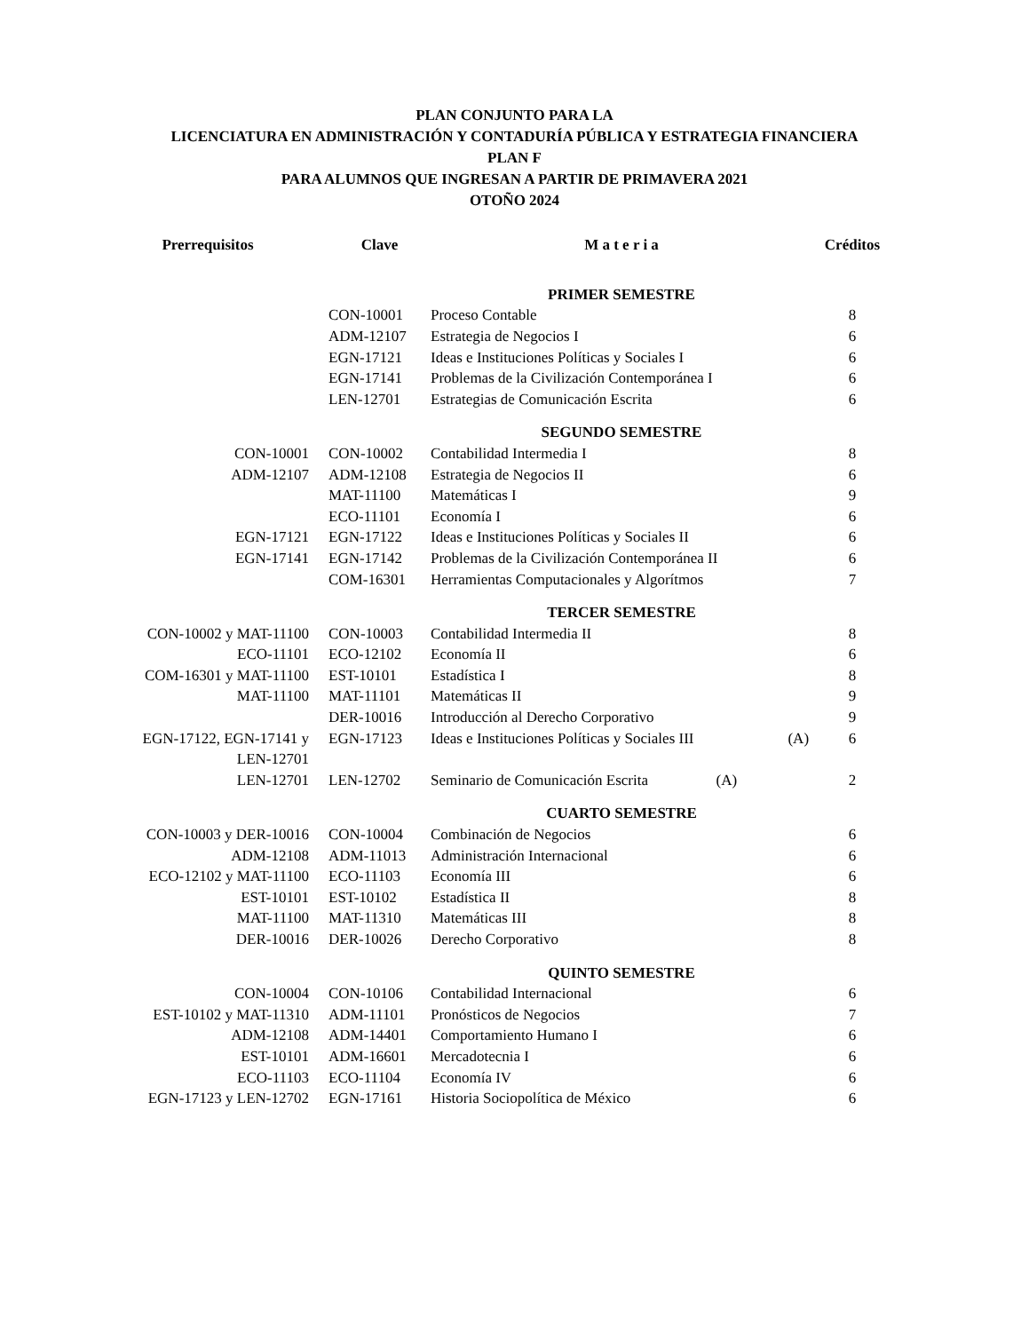PLAN CONJUNTO PARA LA
LICENCIATURA EN ADMINISTRACIÓN Y CONTADURÍA PÚBLICA Y ESTRATEGIA FINANCIERA
PLAN F
PARA ALUMNOS QUE INGRESAN A PARTIR DE PRIMAVERA 2021
OTOÑO 2024
| Prerrequisitos | Clave | M a t e r i a | | Créditos |
| --- | --- | --- | --- | --- |
| | | PRIMER SEMESTRE | | |
| | CON-10001 | Proceso Contable | | 8 |
| | ADM-12107 | Estrategia de Negocios I | | 6 |
| | EGN-17121 | Ideas e Instituciones Políticas y Sociales I | | 6 |
| | EGN-17141 | Problemas de la Civilización Contemporánea I | | 6 |
| | LEN-12701 | Estrategias de Comunicación Escrita | | 6 |
| | | SEGUNDO SEMESTRE | | |
| CON-10001 | CON-10002 | Contabilidad Intermedia I | | 8 |
| ADM-12107 | ADM-12108 | Estrategia de Negocios II | | 6 |
| | MAT-11100 | Matemáticas I | | 9 |
| | ECO-11101 | Economía I | | 6 |
| EGN-17121 | EGN-17122 | Ideas e Instituciones Políticas y Sociales II | | 6 |
| EGN-17141 | EGN-17142 | Problemas de la Civilización Contemporánea II | | 6 |
| | COM-16301 | Herramientas Computacionales y Algorítmos | | 7 |
| | | TERCER SEMESTRE | | |
| CON-10002 y MAT-11100 | CON-10003 | Contabilidad Intermedia II | | 8 |
| ECO-11101 | ECO-12102 | Economía II | | 6 |
| COM-16301 y MAT-11100 | EST-10101 | Estadística I | | 8 |
| MAT-11100 | MAT-11101 | Matemáticas II | | 9 |
| | DER-10016 | Introducción al Derecho Corporativo | | 9 |
| EGN-17122, EGN-17141 y | EGN-17123 | Ideas e Instituciones Políticas y Sociales III | (A) | 6 |
| LEN-12701 | | | | |
| LEN-12701 | LEN-12702 | Seminario de Comunicación Escrita (A) | | 2 |
| | | CUARTO SEMESTRE | | |
| CON-10003 y DER-10016 | CON-10004 | Combinación de Negocios | | 6 |
| ADM-12108 | ADM-11013 | Administración Internacional | | 6 |
| ECO-12102 y MAT-11100 | ECO-11103 | Economía III | | 6 |
| EST-10101 | EST-10102 | Estadística II | | 8 |
| MAT-11100 | MAT-11310 | Matemáticas III | | 8 |
| DER-10016 | DER-10026 | Derecho Corporativo | | 8 |
| | | QUINTO SEMESTRE | | |
| CON-10004 | CON-10106 | Contabilidad Internacional | | 6 |
| EST-10102 y MAT-11310 | ADM-11101 | Pronósticos de Negocios | | 7 |
| ADM-12108 | ADM-14401 | Comportamiento Humano I | | 6 |
| EST-10101 | ADM-16601 | Mercadotecnia I | | 6 |
| ECO-11103 | ECO-11104 | Economía IV | | 6 |
| EGN-17123 y LEN-12702 | EGN-17161 | Historia Sociopolítica de México | | 6 |